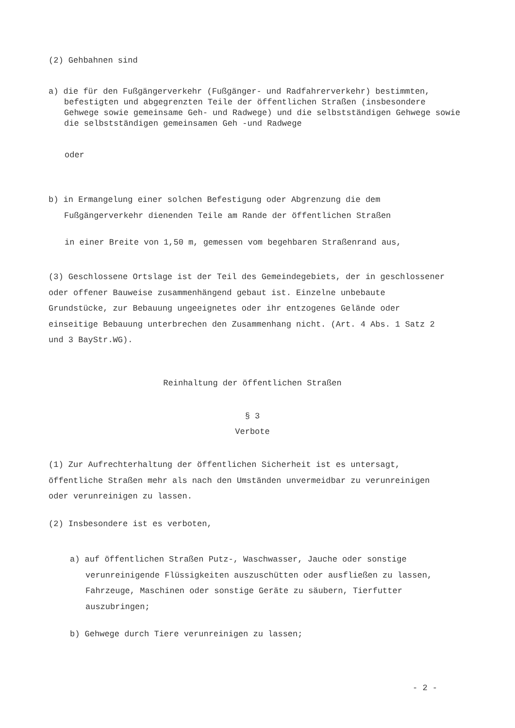(2) Gehbahnen sind
a) die für den Fußgängerverkehr (Fußgänger- und Radfahrerverkehr) bestimmten, befestigten und abgegrenzten Teile der öffentlichen Straßen (insbesondere Gehwege sowie gemeinsame Geh- und Radwege) und die selbstständigen Gehwege sowie die selbstständigen gemeinsamen Geh -und Radwege
oder
b) in Ermangelung einer solchen Befestigung oder Abgrenzung die dem Fußgängerverkehr dienenden Teile am Rande der öffentlichen Straßen
in einer Breite von 1,50 m, gemessen vom begehbaren Straßenrand aus,
(3) Geschlossene Ortslage ist der Teil des Gemeindegebiets, der in geschlossener oder offener Bauweise zusammenhängend gebaut ist. Einzelne unbebaute Grundstücke, zur Bebauung ungeeignetes oder ihr entzogenes Gelände oder einseitige Bebauung unterbrechen den Zusammenhang nicht. (Art. 4 Abs. 1 Satz 2 und 3 BayStr.WG).
Reinhaltung der öffentlichen Straßen
§ 3
Verbote
(1) Zur Aufrechterhaltung der öffentlichen Sicherheit ist es untersagt, öffentliche Straßen mehr als nach den Umständen unvermeidbar zu verunreinigen oder verunreinigen zu lassen.
(2) Insbesondere ist es verboten,
a) auf öffentlichen Straßen Putz-, Waschwasser, Jauche oder sonstige verunreinigende Flüssigkeiten auszuschütten oder ausfließen zu lassen, Fahrzeuge, Maschinen oder sonstige Geräte zu säubern, Tierfutter auszubringen;
b) Gehwege durch Tiere verunreinigen zu lassen;
- 2 -